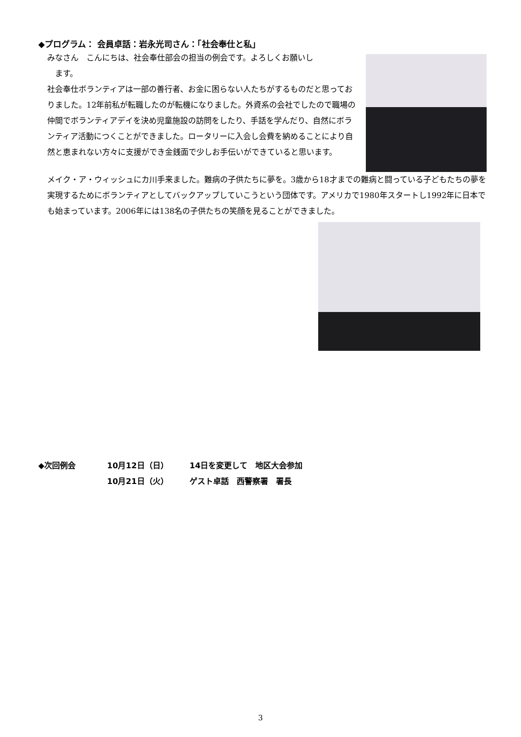◆プログラム： 会員卓話：岩永光司さん：「社会奉仕と私」
みなさん　こんにちは、社会奉仕部会の担当の例会です。よろしくお願いし
　ます。
社会奉仕ボランティアは一部の善行者、お金に困らない人たちがするものだと思っておりました。12年前私が転職したのが転機になりました。外資系の会社でしたので職場の仲間でボランティアデイを決め児童施設の訪問をしたり、手話を学んだり、自然にボランティア活動につくことができました。ロータリーに入会し会費を納めることにより自然と恵まれない方々に支援ができ金銭面で少しお手伝いができていると思います。
メイク・ア・ウィッシュにカ川手来ました。難病の子供たちに夢を。3歳から18才までの難病と闘っている子どもたちの夢を実現するためにボランティアとしてバックアップしていこうという団体です。アメリカで1980年スタートし1992年に日本でも始まっています。2006年には138名の子供たちの笑顔を見ることができました。
◆次回例会 10月12日（日） 14日を変更して　地区大会参加
10月21日（火） ゲスト卓話　西警察署　署長
3